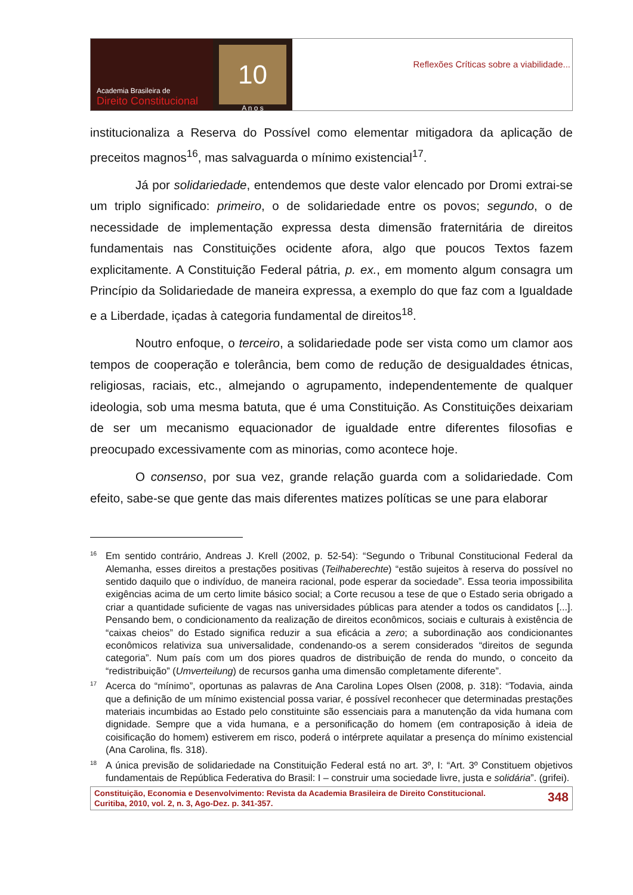Academia Brasileira de
Direito Constitucional
10
A n o s
Reflexões Críticas sobre a viabilidade...
institucionaliza a Reserva do Possível como elementar mitigadora da aplicação de preceitos magnos<sup>16</sup>, mas salvaguarda o mínimo existencial<sup>17</sup>.
Já por solidariedade, entendemos que deste valor elencado por Dromi extrai-se um triplo significado: primeiro, o de solidariedade entre os povos; segundo, o de necessidade de implementação expressa desta dimensão fraternitária de direitos fundamentais nas Constituições ocidente afora, algo que poucos Textos fazem explicitamente. A Constituição Federal pátria, p. ex., em momento algum consagra um Princípio da Solidariedade de maneira expressa, a exemplo do que faz com a Igualdade e a Liberdade, içadas à categoria fundamental de direitos<sup>18</sup>.
Noutro enfoque, o terceiro, a solidariedade pode ser vista como um clamor aos tempos de cooperação e tolerância, bem como de redução de desigualdades étnicas, religiosas, raciais, etc., almejando o agrupamento, independentemente de qualquer ideologia, sob uma mesma batuta, que é uma Constituição. As Constituições deixariam de ser um mecanismo equacionador de igualdade entre diferentes filosofias e preocupado excessivamente com as minorias, como acontece hoje.
O consenso, por sua vez, grande relação guarda com a solidariedade. Com efeito, sabe-se que gente das mais diferentes matizes políticas se une para elaborar
<sup>16</sup>
Em sentido contrário, Andreas J. Krell (2002, p. 52-54): “Segundo o Tribunal Constitucional Federal da Alemanha, esses direitos a prestações positivas (Teilhaberechte) “estão sujeitos à reserva do possível no sentido daquilo que o indivíduo, de maneira racional, pode esperar da sociedade”. Essa teoria impossibilita exigências acima de um certo limite básico social; a Corte recusou a tese de que o Estado seria obrigado a criar a quantidade suficiente de vagas nas universidades públicas para atender a todos os candidatos [...]. Pensando bem, o condicionamento da realização de direitos econômicos, sociais e culturais à existência de “caixas cheios” do Estado significa reduzir a sua eficácia a zero; a subordinação aos condicionantes econômicos relativiza sua universalidade, condenando-os a serem considerados “direitos de segunda categoria”. Num país com um dos piores quadros de distribuição de renda do mundo, o conceito da “redistribuição” (Umverteilung) de recursos ganha uma dimensão completamente diferente”.
<sup>17</sup>
Acerca do “mínimo”, oportunas as palavras de Ana Carolina Lopes Olsen (2008, p. 318): “Todavia, ainda que a definição de um mínimo existencial possa variar, é possível reconhecer que determinadas prestações materiais incumbidas ao Estado pelo constituinte são essenciais para a manutenção da vida humana com dignidade. Sempre que a vida humana, e a personificação do homem (em contraposição à ideia de coisificação do homem) estiverem em risco, poderá o intérprete aquilatar a presença do mínimo existencial (Ana Carolina, fls. 318).
<sup>18</sup>
A única previsão de solidariedade na Constituição Federal está no art. 3º, I: “Art. 3º Constituem objetivos fundamentais de República Federativa do Brasil: I – construir uma sociedade livre, justa e solidária”. (grifei).
Constituição, Economia e Desenvolvimento: Revista da Academia Brasileira de Direito Constitucional.
Curitiba, 2010, vol. 2, n. 3, Ago-Dez. p. 341-357.
348